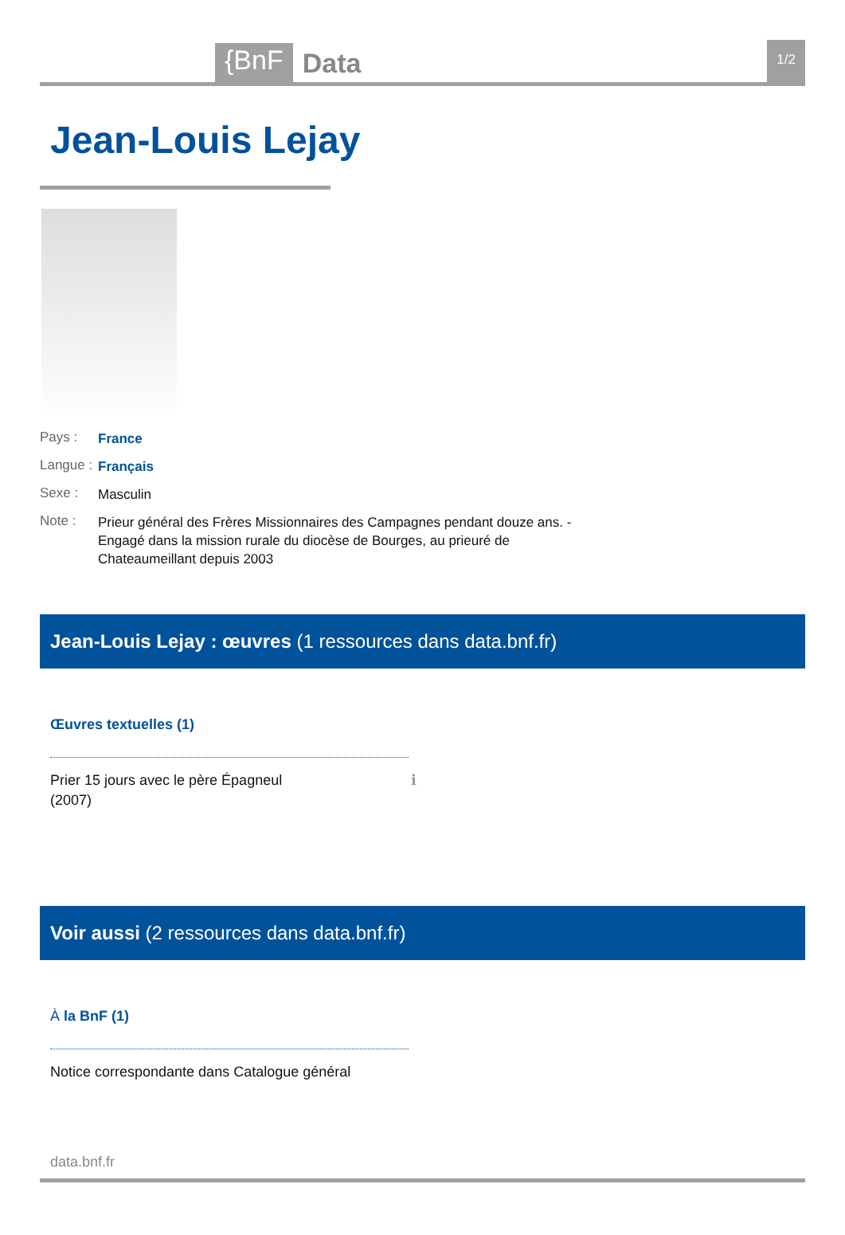{BnF Data 1/2
Jean-Louis Lejay
Pays : France
Langue : Français
Sexe : Masculin
Note : Prieur général des Frères Missionnaires des Campagnes pendant douze ans. - Engagé dans la mission rurale du diocèse de Bourges, au prieuré de Chateaumeillant depuis 2003
Jean-Louis Lejay : œuvres (1 ressources dans data.bnf.fr)
Œuvres textuelles (1)
Prier 15 jours avec le père Épagneul
(2007) ℹ
Voir aussi (2 ressources dans data.bnf.fr)
À la BnF (1)
Notice correspondante dans Catalogue général
data.bnf.fr